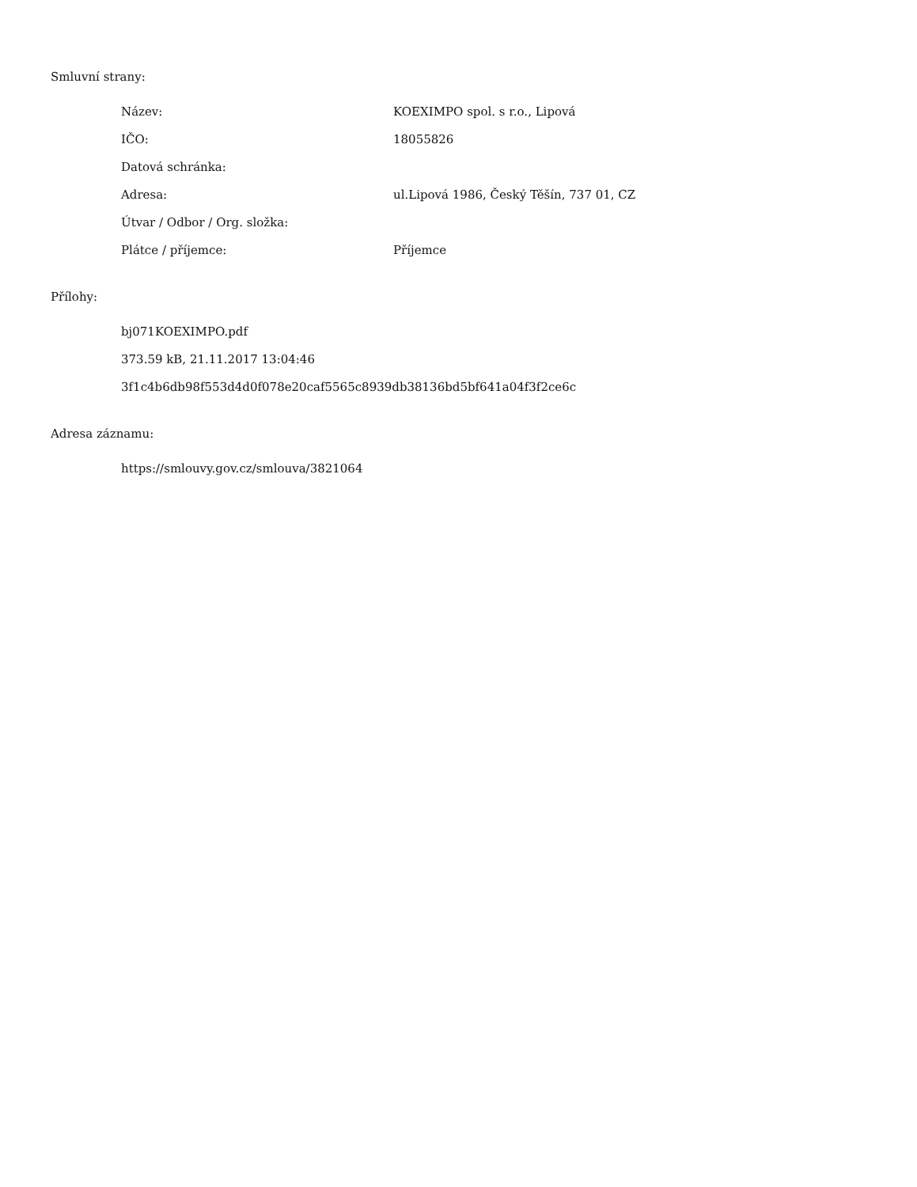Smluvní strany:
| Název: | KOEXIMPO spol. s r.o., Lipová |
| IČO: | 18055826 |
| Datová schránka: | |
| Adresa: | ul.Lipová 1986, Český Těšín, 737 01, CZ |
| Útvar / Odbor / Org. složka: | |
| Plátce / příjemce: | Příjemce |
Přílohy:
bj071KOEXIMPO.pdf
373.59 kB, 21.11.2017 13:04:46
3f1c4b6db98f553d4d0f078e20caf5565c8939db38136bd5bf641a04f3f2ce6c
Adresa záznamu:
https://smlouvy.gov.cz/smlouva/3821064